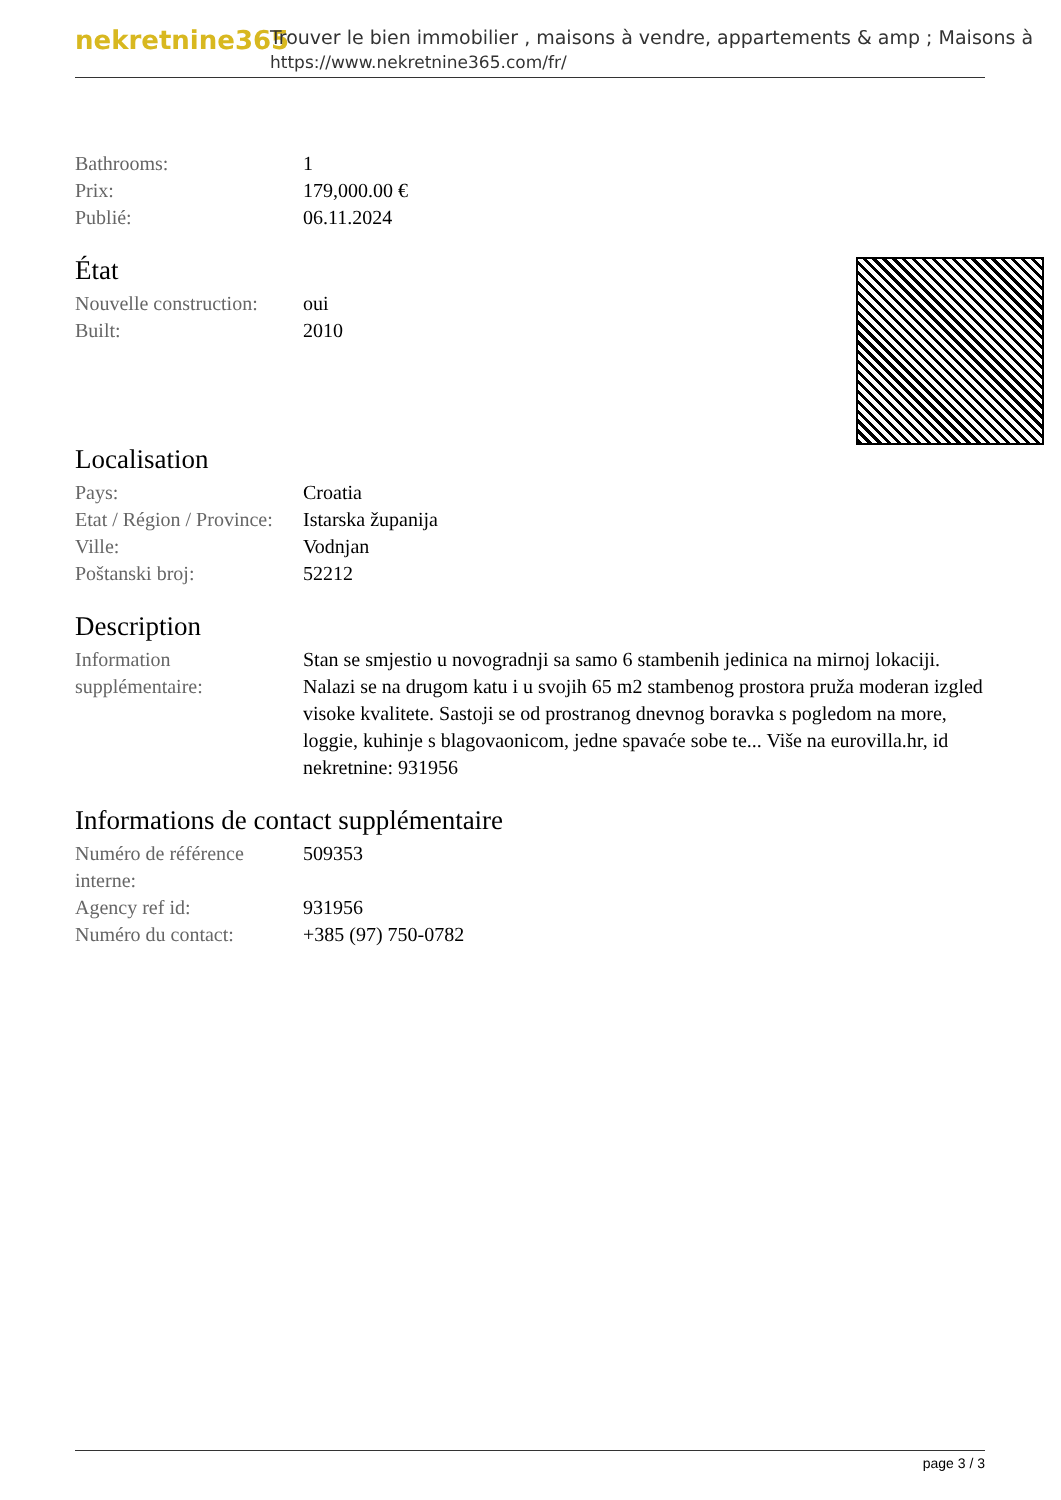nekretnine365
Trouver le bien immobilier , maisons à vendre, appartements & amp ; Maisons à
https://www.nekretnine365.com/fr/
| Bathrooms: | 1 |
| Prix: | 179,000.00 € |
| Publié: | 06.11.2024 |
État
| Nouvelle construction: | oui |
| Built: | 2010 |
Localisation
| Pays: | Croatia |
| Etat / Région / Province: | Istarska županija |
| Ville: | Vodnjan |
| Poštanski broj: | 52212 |
Description
| Information supplémentaire: | Stan se smjestio u novogradnji sa samo 6 stambenih jedinica na mirnoj lokaciji. Nalazi se na drugom katu i u svojih 65 m2 stambenog prostora pruža moderan izgled visoke kvalitete. Sastoji se od prostranog dnevnog boravka s pogledom na more, loggie, kuhinje s blagovaonicom, jedne spavaće sobe te... Više na eurovilla.hr, id nekretnine: 931956 |
Informations de contact supplémentaire
| Numéro de référence interne: | 509353 |
| Agency ref id: | 931956 |
| Numéro du contact: | +385 (97) 750-0782 |
page 3 / 3